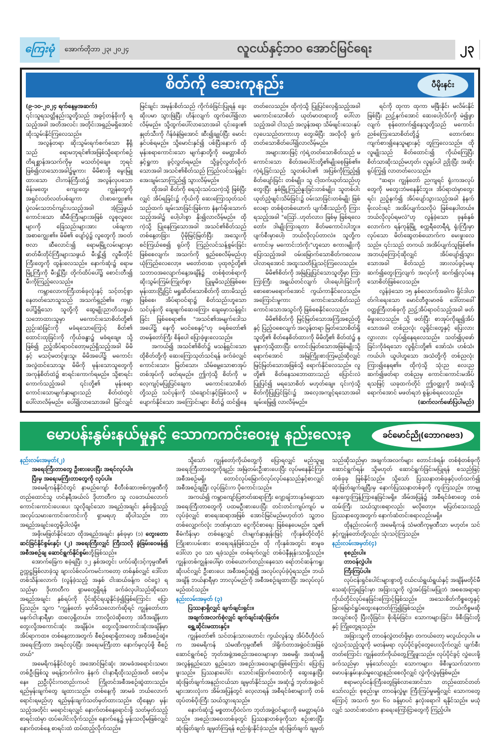ကြေးမုံ
အောက်တိုဘာ ၂၃၊ ၂၀၂၄
လူငယ်နှင့်ဘဝ အောင်မြင်ရေး
၂၃
စိတ်ကို ဆေးကုနည်း
ပီမိုးနင်း
(၉-၁၀-၂၀၂၄ ရက်နေ့မှအဆက်)
၎င်းသူရသတ္တိနည်းသူတို့သည် အခွင့်တန်ခိုးကို ရသည့်အခါ အတိအလင်း အတိုင်းအရှည်မရှိအောင် ဆိုးသွမ်းနိုင်ကြလေသည်။
အလွန်တရာ ဆိုးသွမ်းရက်စက်သော နီရိုသည် ရောမဘုရင်၏အဖြစ်သို့ရောက်စဉ် တိရစ္ဆာန်အသက်ကိုမှ မသတ်ဝံ့ချေ။ ဘုရင်ဖြစ်၍လာသောအခါ၌မူကား မိမိစားဖို့ မွေးမြူထားသော ငါးကန်ကြီးထဲ၌ အလွန်လုပသော မိန်းမတွေ၊ ကျေးတွေ၊ ကျွန်တွေကို အရှင်လတ်လတ်ပစ်ချကာ ငါးစာကျွေး၏။ ပွဲလမ်းသဘင်ကျင်းပသည့်အခါ အံ့သြဖွယ်ကောင်းသော ဆီမီးကြီးများအဖြစ် လူစုလူဝေးများကို ခြေသည်းများအား ပစ်ချကာ အစာကျွေး၏။ မိမိ၏ ပျော်ပွဲ၌ လူတွေကို အဝတ်ဗလာ ဆီလောင်း၍ ရောမမြို့လမ်းများမှာ ဓာတ်မီးတိုင်ကြီးများသဖွယ် မီးရှို့၍ လူမီးတိုင်ကြီးတွေကို ထွန်းလေသည်။ နောက်ဆုံး၌ ရောမမြို့ကြီးကို မီးရှို့ပြီး တိုက်ထိပ်ပေါ်၌ စောင်းတီး၍ မီးကိုကြည့်လေသည်။
ကမ္ဘာလောကကြီးတစ်ခုလုံးနှင့် သင့်တင့်စွာ နေတတ်သောသူသည် အသက်ရှည်၏။ ကမ္ဘာပေါ်၌ရှိသော သူတို့ကို ဆွေမျိုးညာတိသဖွယ် သဘောထားသူမှာ မကောင်းသောစိတ်တို့၏ ညှဉ်းဆဲခြင်းကို မခံရသောကြောင့် စိတ်၏ ထောင်းထုခြင်းကို ကိုယ်ခန္ဓာ၌ မခံရချေ။ သို့ဖြစ်၍ ညဉ့်အိပ်ရာဝင်တော့မည်ရှိသည့်အခါ မိမိနှင့် မသင့်မတင့်ဖူးသူ၊ မိမိအပေါ်၌ မကောင်းအလွဲထင်သောသူ၊ မိမိကို မုန်းသောသူတွေကို အကုန်စိတ်ထဲ၌ စာရင်းကောက်ရမည်။ သို့စာရင်းကောက်သည့်အခါ ၎င်းတို့၏ မုန်းစရာကောင်းသောမျက်နှာများသည် စိတ်ထဲတွင် ပေါ်လာလိမ့်မည်။ ပေါ်၍လာသောအခါ မြင်လျှင်မြင်ချင်း အမုန်းစိတ်သည် ကိုက်ခဲခြင်းပြုရန် ခွေးဆိုးပမာ သွားဖြဲပြီး ဟိန်းလျက် ထွက်ပေါ်၍လာလိမ့်မည်။ သို့ထွက်ပေါ်လာသောအခါ ၎င်းခွေး၏ နှုတ်သီးကို ဂိန်ခံနဲမြဲအောင် ဆီး၍ချုပ်ပြီး မောင်းနှင်ပစ်ရမည်။ သို့မောင်းနှင်၍ ပစ်ပြီးနောက် ထိုမုန်းစရာကောင်းသော မျက်နှာတို့ကို မေတ္တာစိတ်နှင့်ရှုကာ ခွင့်လွှတ်ရမည်။ သို့ခွင့်လွှတ်လိုက်သောအခါ အသင်၏စိတ်သည် ကြည်လင်သန့်ရှင်း အေးချမ်းသာကြည်၍ သွားလိမ့်မည်။
ထိုအခါ စိတ်ကို ရေသုံးသပ်သကဲ့သို့ ဖြစ်ပြီးလျှင် အိပ်ရခြင်း၌ ကိုယ်ကို ဆေးကြောသုတ်သင်သည်ထက် ချမ်းသာခြင်းဖြစ်ကာ နံနက်မိုးသောက်သည့်အခါ၌ ပေါ့ပါးစွာ နိုး၍လာလိမ့်မည်။ ထိုကဲ့သို့ ပြုနေကြသောအခါ အသင်၏စိတ်သည် တစ်နေ့တခြား ပိုမိုမြင့်မြတ်ပြီး အသွေးကို စင်ကြယ်စေ၍ ရုပ်ကို ကြည်လင်သန့်စွမ်းခြင်း ဖြစ်စေလျက်၊ အသက်ကို ရှည်စေလိမ့်မည်ဟု ယုံကြည်လေလော့။ မတော်တဆ ပုထုဇဉ်တို့၏ သဘာဝအလျောက်နေ့အချိန်၌ တစ်စုံတစ်ရာကို ဆိုးသွမ်းကြမ်းကြုတ်စွာ ပြုမူမိသည်ဖြစ်စေ၊ မုန်းထားငြိုငြင် မရှုဆိတ်သောစိတ်ကို ထားမိသည်ဖြစ်စေ၊ အိပ်ရာဝင်ရာ၌ စိတ်သည်းဟူသော သင်ပုန်းကို ချေဖျက်ဆေးကြော၊ ချေမှောသန့်ရှင်းခြင်း ဖြစ်စေရာ၏။ "အသင်၏အမျက်ဒေါသအပေါ်၌ နေကို မဝင်စေနှင့်"ဟု ခရစ်တော်၏ တမန်တော်ကြီး စိန်ပေါ ပြောခဲ့ဖူးလေသည်။
အကယ်၍ အသင်၏စိတ်၌ မသန့်ရှင်းသော ထိုစိတ်တို့ကို ဆေးကြောသုတ်သင်ရန် ခက်ခဲလျှင် ကောင်းသော၊ မြတ်သော၊ သိမ်မွေ့သောစာအုပ်တစ်အုပ်ကို ဖတ်ရမည်။ ဤကဲ့သို့ စိတ်ကို မလေ့ကျင့်မပြုပြင်ချေက မကောင်းသောစိတ်တို့သည် သင်ပုန်းကို သံချောင်းနှင့်ခြစ်သလို မပျောက်နိုင်သော အကြောင်းများ စိတ်၌ ထင်၍နေတတ်လေသည်။ ထိုကဲ့သို့ ပြုပြင်လေ့ရှိသည့်အခါ မကောင်းသောစိတ် ယုတ်မာတရားတို့ ပေါ်လာသည့်အခါ ငါသည် အလွန်အရာ သိမ်ဖျင်းသေးနုပ်လှပေသည်တကားဟု တွေးမိပြီး အလိုလို ရှက်တတ်သောစိတ်ပေါ်၍လာလိမ့်မည်။
အများအားဖြင့် ကဲ့ရဲ့တတ်သောစိတ်သည် မကောင်းသော စိတ်အပေါင်းတို့၏မျိုးစေ့ဖြစ်၏။ ကဲ့ရဲ့ခြင်းသည် သူတစ်ပါး၏ အပြစ်ကိုကြည့်၍ စိတ်ပျော်ခြင်း တစ်မျိုး၊ သူ ငါ့ထက်ယုတ်သည်ဟု တွေးပြီး နှစ်မြို့ကြည်နူးခြင်းတစ်မျိုး၊ သူတစ်ပါး ယုတ်ညံ့ဖျင်းသိမ်ခြင်း၌ ဝမ်းသာခြင်းတစ်မျိုး ဖြစ်လေရာ တစ်စုံတစ်ယောက် ပျက်စီးသည်ကို ကြားရသည့်အခါ "ဪ..ဟုတ်လား၊ ဖြစ်မှ ဖြစ်ရလေတော်၊ ဒါမျိုးကြားရတာ စိတ်မကောင်းပါဘူး။ ပျက်စီးမှာပေါ့၊ ဘယ်လိုလုပ်တာလဲ။ သူတို့က ကောင်းမှ မကောင်းဘဲကိုး"ဟူသော စကားမျိုးကို ပြောသည့်အခါ ဝမ်းမြောက်သောစိတ်ကလေးမပါလာရအောင် အထူးသတိပြုသင့်ကြလေသည်။
မိမိ၏စိတ်ကို အမြဲပြုပြင်သောသူတို့မှာ ကြာကြာကြီး အရွယ်တင်လျက် ပါးရေပါးခြင်းကို စောစောမရောက်အောင် ကွယ်ကာနိုင်လေသည်။ အကြောင်းမူကား ကောင်းသောစိတ်သည် ကောင်းသောအသွင်ကို ဖြစ်စေနိုင်လေသည်။
မိမိ၏စိတ်ကို မြင့်မြတ်သောအကြံအစည်တို့နှင့် ပြည့်ဝစေလျက် အလွန်တရာ မြတ်သောစိတ်ရှိသူတို့၏ စိတ်နေစိတ်ထားကို မိမိတို့၏ စိတ်ထဲ၌ နမူနာကဲ့သို့ထားပြီး ကောင်းမြတ်သောအဖြစ်မျိုးသို့ရောက်အောင် အမြဲကြိုးစားကြမည်ဆိုလျှင် မြင့်မြတ်သောအဖြစ်သို့ ရောက်နိုင်လေသည်။ လူတို့၏ စိတ်နေသဘောထားသည် ပြောင်းလဲပြုပြင်၍ မရသောစိတ် မဟုတ်ချေ။ ၎င်းကဲ့သို့ စိတ်ကိုပြုပြင်ခြင်း၌ အလေ့အကျင့်ရသောအခါ ချမ်းမြေ့၍ လာလိမ့်မည်။
ရင်ကို ထုကာ ထုကာ မဖြီးနိုင်၊ မလိမ်းနိုင်ဖြစ်ပြီး ညဥ့်နက်အောင် ဆေးပေါ့လိပ်ကို မဲ၍ဖွာလျက် စုန်တောက်၍နေသူတို့သည် မကောင်းညစ်ကြေးသောစိတ်တို့၌ တောက်စားကျက်စား၍နေသူများနှင့် တူကြလေသည်။ ထိုလူမျိုးသည် စိတ်ထောင်း၍ ကိုယ်ကြေပြီး စိတ်သာဆိုးသည်မဟုတ်၊ လူရုပ်ပါ ညှိုးပြီး အဆိုးရုပ်ကြွ၍ လာတတ်လေသည်။
"ဆရာ၊ ကျွန်တော် ညကျရင် ရုံးကအလုပ်တွေကို မတွေးဘဲမနေနိုင်ဘူး။ အိပ်ရာထဲမှာတွေးရင်း ညဉ့်နက်၍ အိပ်ပျော်သွားသည့်အခါ နံနက်မိုးလင်းရင် အအိပ်ပျက်သလိုပဲ ဖြစ်နေပါတယ်။ ဘယ်လိုလုပ်ရမလဲ"ဟု လွန်ခဲ့သော ခုနစ်နှစ်လောက်က ရန်ကုန်မြို့ စက္ကရီတေရီရဲ့ ရုံးကြီးမှာလုပ်သော မိတ်ဆွေတစ်ယောက်က မေးဖူးလေသည်။ ၎င်းသည် တကယ် အအိပ်ပျက်သူဖြစ်၏။ အဘယ့်ကြောင့်ဆိုလျှင် အိပ်ပျော်၍သွားသောအခါ စိတ်သည် အားလပ်ခွင့်မရ၊ ဆက်၍တွေးကြလျက် အလုပ်ကို ဆက်၍လုပ်နေသောစိတ်ဖြစ်လေသည်။
လွန်ခဲ့သော ၁၅ နှစ်လောက်အခါက ရိုင်ဒါဟတ်ဂါးရေးသော မောင်တီဇူးမာဇစ် ဒေါ်တာခေါ် ဝတ္ထုကြီးတစ်ခုကို ညဥ့်အိပ်ရာဝင်သည့်အခါ ဖတ်မိဖူးလေသည်။ သို့ ဖတ်ပြီး စာအုပ်ကိုချ၍အိပ်သောအခါ တစ်ညလုံး လူရိုင်းတွေနှင့် ပြေးလားလွှားလား လုပ်၍နေရလေသည်။ သတ်၍ပုဖော်ခြင်းကိုခံရသော လူရိုင်းတို့၏ အော်သံ၊ ဟစ်သံ၊ ကယ်ပါ၊ ယူပါဟူသော အသံတို့ကို တစ်ညလုံးကြား၍နေရ၏။ ထိုကဲ့သို့ သုံးည လေးည ဆက်၍ဖတ်ရာ တစ်ညမှ ကောင်းကောင်းမအိပ်ရသဖြင့် ယခုထက်တိုင် ဤဝတ္ထုကို အဆုံးသို့ရောက်အောင် မဖတ်ရဘဲ စွန့်ပစ်ရလေသည်။
(ဆက်လက်ဖော်ပြပါမည်)
မောပန်းနွမ်းနယ်မှုနှင့် သောကကင်းဝေးမှု နည်းလေးခု
ခင်မောင်ညို(ဘောဂဗေဒ)
နည်းလမ်းအမှတ်(၂)
အရေးကြီးတာတွေ ဦးစားပေးပြီး အရင်လုပ်ပါ။
ပြီးမှ အရေးမကြီးတာတွေကို လုပ်ပါ။
အမေရိကန်နိုင်ငံတွင် နာမည်ကျော် စီတီးစ်ဆားဗစ်ကုမ္ပဏီကို တည်ထောင်သူ ဟင်နရီအယ်လ် ဒိုဟာတီက သူ လခဘယ်လောက်ကောင်းကောင်းပေးပေး သူလိုချင်သော အရည်အချင်း နှစ်ခုရှိသည့် အလုပ်သမားကောင်းကောင်းကို ရှာမရဟု ဆိုပါသည်။ ဘာအရည်အချင်းတွေမို့ပါလဲမို့။
အဖိုးမဖြတ်နိုင်သော ထိုအရည်အချင်း နှစ်ခုမှာ (၁) တွေးတောဆင်ခြင်နိုင်စွမ်းနှင့်၊ (၂) အရေးကြီးလျှင် ကြီးသလို ခွဲခြမ်းဝေဖန်၍ အစီအစဉ်ချ ဆောင်ရွက်နိုင်စွမ်းတို့ဖြစ်သည်။
အောက်ခြေက စခဲ့ရပြီး ၁၂ နှစ်အတွင်း ပက်ပ်ဆိုးဒင့်ကုမ္ပဏီ၏ ဥက္ကဋ္ဌဖြစ်လာခဲ့သူ ချားလ်စ်လပ်ကမင်းကတော့ တစ်နှစ်လျှင် ဒေါ်လာ တစ်သိန်းလောက် (လွန်ခဲ့သည့် အနှစ် ငါးဆယ်ခန့်က ဝင်ငွေ) ရသည်မှာ ဒိုဟာတီက ရှာမတွေ့ရှိရန် ခက်ခဲလှပါသည်ဆိုသော အရည်အချင်း နှစ်ရပ်ကို ပိုင်ဆိုင်ရယူနိုင်ခဲ့၍ဖြစ်ကြောင်း ပြောပြသည်။ သူက "ကျွန်တော် မှတ်မိသလောက်ဆိုရင် ကျွန်တော်ဟာ မနက်ငါးနာရီမှာ ထလေ့ရှိတယ်။ ဘာလို့လဲဆိုတော့ အဲဒီအချိန်ဟာ တွေးလို့အကောင်းဆုံး အချိန်ပဲ။ တွေးလို့အကောင်းဆုံးအချိန်မှာ အိပ်ရာကထ။ တစ်နေ့တာအတွက် စီစဉ်စရာရှိတာတွေ အစီအစဉ်ဆွဲ။ အရေးကြီးတာ အရင်လုပ်ပြီး အရေးမကြီးတာ နောက်မှလုပ်ဖို့ စီစဉ်တယ်"
အမေရိကန်နိုင်ငံတွင် အအောင်မြင်ဆုံး အာမခံအရောင်းသမားတစ်ဦးဖြစ်သူ ဖရန့်ဘက်ဂါက နံနက် ငါးနာရီထိုးသည်အထိ စောင့်မနေ။ ညဦးပိုင်းကတည်းကပင် ကြိုတင်အစီအစဉ်ဆွဲထားသည်။ ရည်မှန်းချက်တွေ ချထားသည်။ တစ်နေ့ကို အာမခံ ဘယ်လောက်ရောင်းရမည်ဟု ရည်မှန်းချက်သတ်မှတ်ထားသည်။ ထိုနေ့မှာ မှန်းသည့်အတိုင်း မရောင်းရလျှင် နောက်တစ်နေ့ရောင်းဖို့ သတ်မှတ်သည့်စာရင်းထဲမှာ ထပ်ပေါင်းလိုက်သည်။ နောက်နေ့၌ မှန်းသလိုမဖြစ်လျှင် နောက်တစ်နေ့ စာရင်းထဲ ထပ်ထည့်လိုက်သည်။
သို့သော် ကျွန်တော့်ကိုယ်တွေ့ကို ပြောရလျှင် မည်သူမျှ အရေးကြီးတာတွေကိုချည်း အမြဲတမ်းဦးစားပေးပြီး လုပ်မနေနိုင်ကြ။ အစီအစဉ်မရှိ၊ တောင်လုပ်မြောက်လုပ်လုပ်နေသည်နှင့်စာလျှင် အစီအစဉ်ချပြီး လုပ်ခြင်းက ပိုကောင်းသည်။
အကယ်၍ ကမ္ဘာကျော်ပြဇာတ်ဆရာကြီး ဂျော့ချ်ဘားနဒ်ရှောသာ အရေးကြီးတာတွေကို ပထမဦးစားပေးပြီး တင်းတင်းကျပ်ကျပ် မလုပ်ခဲ့လျှင် စာရေးဆရာအဖြစ် အောင်မြင်မည်မဟုတ်ဘဲ သူ့ဘဝတစ်လျှောက်လုံး ဘဏ်မှာသာ ငွေကိုင်စာရေး ဖြစ်နေပေမည်။ သူ၏ စီမံကိန်းမှာ တစ်နေ့လျှင် ငါးမျက်နှာနှုန်းဖြင့် ကိုးနှစ်တိုင်တိုင် ကြိုးစားပမ်းစား စာရေးရန်ဖြစ်သည်။ ထို ကိုးနှစ်အတွင်း စာမူခ ဒေါ်လာ ၃၀ သာ ရခဲ့သည်။ တစ်ရက်လျှင် တစ်ပဲနီနှုန်းသာရှိသည်။ ကျွန်းတစ်ကျွန်းပေါ်မှာ တစ်ယောက်တည်းနေသော ရော်ဘင်ဆန်ကရူးဆိုးပင်လျှင် ဦးစားပေး အစီအစဉ်ဆွဲ၍ အလုပ်လုပ်ခဲ့ပုံရသည်။ ဘယ်အချိန် ဘယ်နာရီမှာ ဘာလုပ်မည်ကို အစီအစဉ်ချထားပြီး အလုပ်လုပ်မည်ထင်သည်။
နည်းလမ်းအမှတ် (၃)
ပြဿနာရှိလျှင် ချက်ချင်းရှင်း။
အချက်အလက်စုံလျှင် ချက်ချင်းဆုံးဖြတ်။
ရွှေ့ဆိုင်းမထားနှင့်။
ကျွန်တော်၏ သင်တန်းသားဟောင်း ကွယ်လွန်သူ အိပ်ပီဟိုဝဲလ်က အမေရိကန် သံမဏိကုမ္ပဏီ၏ ဒါရိုက်တာအဖွဲ့ဝင်အဖြစ် ဆောင်ရွက်စဉ် ဘုတ်အဖွဲ့အစည်းအဝေးများမှာ အစမရှိ၊ အဆုံးမရှိ အလွန်ရှည်သော ရှည်သော အစည်းအဝေးများဖြစ်ကြောင်း ပြောပြဖူးသည်။ ပြဿနာပေါင်း သောင်းခြောက်ထောင်ကို ဆွေးနွေးပြီး ဆုံးဖြတ်ချက်အနည်းငယ်သာ ချမှတ်နိုင်သည်။ အဆုံး၌ ဘုတ်အဖွဲ့ဝင်များအားလုံးက အိမ်အပြန်တွင် လေ့လာရန် အစီရင်ခံစာများကို တစ်ထုပ်တစ်ပိုးကြီး သယ်သွားရသည်။
နောက်ဆုံး၌ မစ္စတာဟိုဝဲလ်က ဘုတ်အဖွဲ့ဝင်များကို မေတ္တာရပ်ခံသည်။ အစည်းအဝေးတစ်ခုတွင် ပြဿနာတစ်ခုကိုသာ စဉ်းစားပြီး ဆုံးဖြတ်ချက် ချမှတ်ကြရန် စည်းရုံးနိုင်ခဲ့သည်။ ဆုံးဖြတ်ချက် ချမှတ်သည်ဆိုသည်မှာ အချက်အလက်များ တောင်းခံရန်၊ တစ်စုံတစ်ခုကို ဆောင်ရွက်ရန်၊ သို့မဟုတ် ဆောင်ရွက်ခြင်းမပြုရန် စသည်ဖြင့် တစ်ခုခု ဖြစ်နိုင်သည်။ သို့သော် ပြဿနာတစ်ခုနှင့်ပတ်သက်၍ ဆုံးဖြတ်ချက်ချပြီးမှ နောက်ပြဿနာတစ်ခုကို ကူးကြသည်။ ဘာမျှနှေးကွေးကြန့်ကြာနေခြင်းမရှိ။ အိမ်အပြန်၌ အစီရင်ခံစာတွေ တစ်ထမ်းကြီး သယ်သွားစရာလည်း မလိုတော့။ မပြတ်သေးသည့်ပြဿနာတွေအတွက် နောက်ဆံတင်းစရာလည်းမရှိ။
ထိုနည်းလမ်းကို အမေရိကန် သံမဏိကုမ္ပဏီသာ မဟုတ်။ သင်နှင့်ကျွန်တော်တို့လည်း သုံးသင့်ကြသည်။
နည်းလမ်းအမှတ်(၄)
စုစည်းပါ။
တာဝန်လွှဲပါ။
ကြီးကြပ်ပါ။
လုပ်ငန်းရှင်ပေါင်းများစွာတို့ ငယ်ငယ်ရွယ်ရွယ်နှင့် အချိန်မတိုင်မီ သေဆုံးကြရခြင်းမှာ အခြားသူကို လွှဲအပ်ခြင်းမပြုဘဲ အစစအရာရာ ကိုယ်တိုင်လုပ်နေခြင်းကြောင့်ဖြစ်သည်။ အသေးစိတ်ကိစ္စတွေနှင့် မြားမြောင်ရှုပ်ထွေးနေတတ်ကြ၍ဖြစ်သည်။ ဘယ်ကိစ္စမဆို အလျင်စလို ပြီးလိုခြင်း၊ စိုးရိမ်ခြင်း၊ သောကများခြင်း၊ ဖိစီးခြင်းတို့နှင့် ကြုံတွေ့ရသည်။
အခြားသူကို တာဝန်လွှဲတတ်ဖို့မှာ တကယ်တော့ မလွယ်လှပါ။ မလွှဲသင့်သည့်သူကို မတန်မရာ လုပ်ပိုင်ခွင့်တွေပေးလိုက်လျှင် ပျက်စီးတတ်ကြောင်း ကျွန်တော်ကိုယ်တွေ့ကြုံဖူးသည်။ လုပ်ပိုင်ခွင့် လွှဲပေးဖို့ ခက်သည်မှာ မှန်သော်လည်း သောကများ၊ ဖိစီးမှုသက်သာကာ မောပန်းနွမ်းနယ်မှုလျော့နည်းစေလိုလျှင် လွှဲကိုလွှဲမှဖြစ်မည်။
ဧရာမလုပ်ငန်းကြီးတွေဖြစ်လာအောင်သာ တည်ထောင်တတ်သော်လည်း စုစည်းမှု၊ တာဝန်လွှဲမှု၊ ကြီးကြပ်မှုမရှိလျှင် သောကတွေကြောင့် အသက် ၅၀၊ ၆၀ ခန့်မှာပင် နှလုံးရောဂါ ရနိုင်သည်။ မယုံလျှင် သတင်းစာထဲက နာရေးကြော်ငြာတွေကို ကြည့်ပါ။